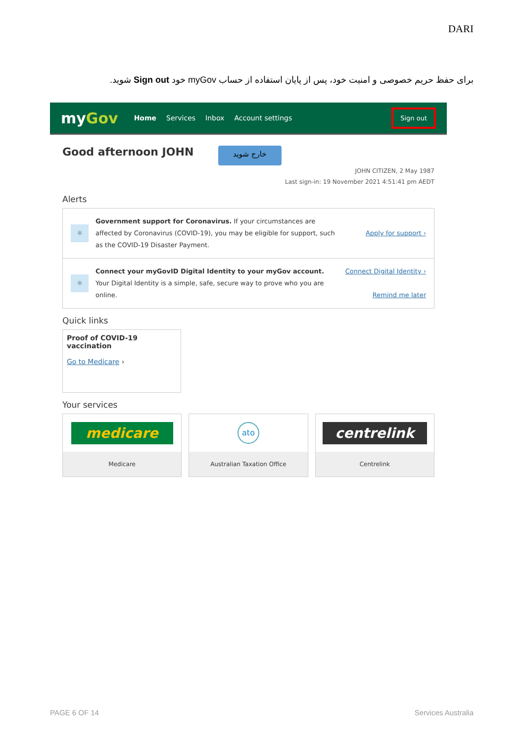DARI
برای حفظ حریم خصوصی و امنیت خود، پس از پایان استفاده از حساب myGov خود Sign out شوید.
myGov
Home Services Inbox Account settings
Sign out
Good afternoon JOHN
خارج شوید
JOHN CITIZEN, 2 May 1987
Last sign-in: 19 November 2021 4:51:41 pm AEDT
Alerts
☼
Government support for Coronavirus. If your circumstances are affected by Coronavirus (COVID-19), you may be eligible for support, such as the COVID-19 Disaster Payment.
Apply for support ›
☼
Connect your myGovID Digital Identity to your myGov account. Your Digital Identity is a simple, safe, secure way to prove who you are online.
Connect Digital Identity ›
Remind me later
Quick links
Proof of COVID-19 vaccination
Go to Medicare ›
Your services
medicare
Medicare
ato
Australian Taxation Office
centrelink
Centrelink
PAGE 6 OF 14 Services Australia